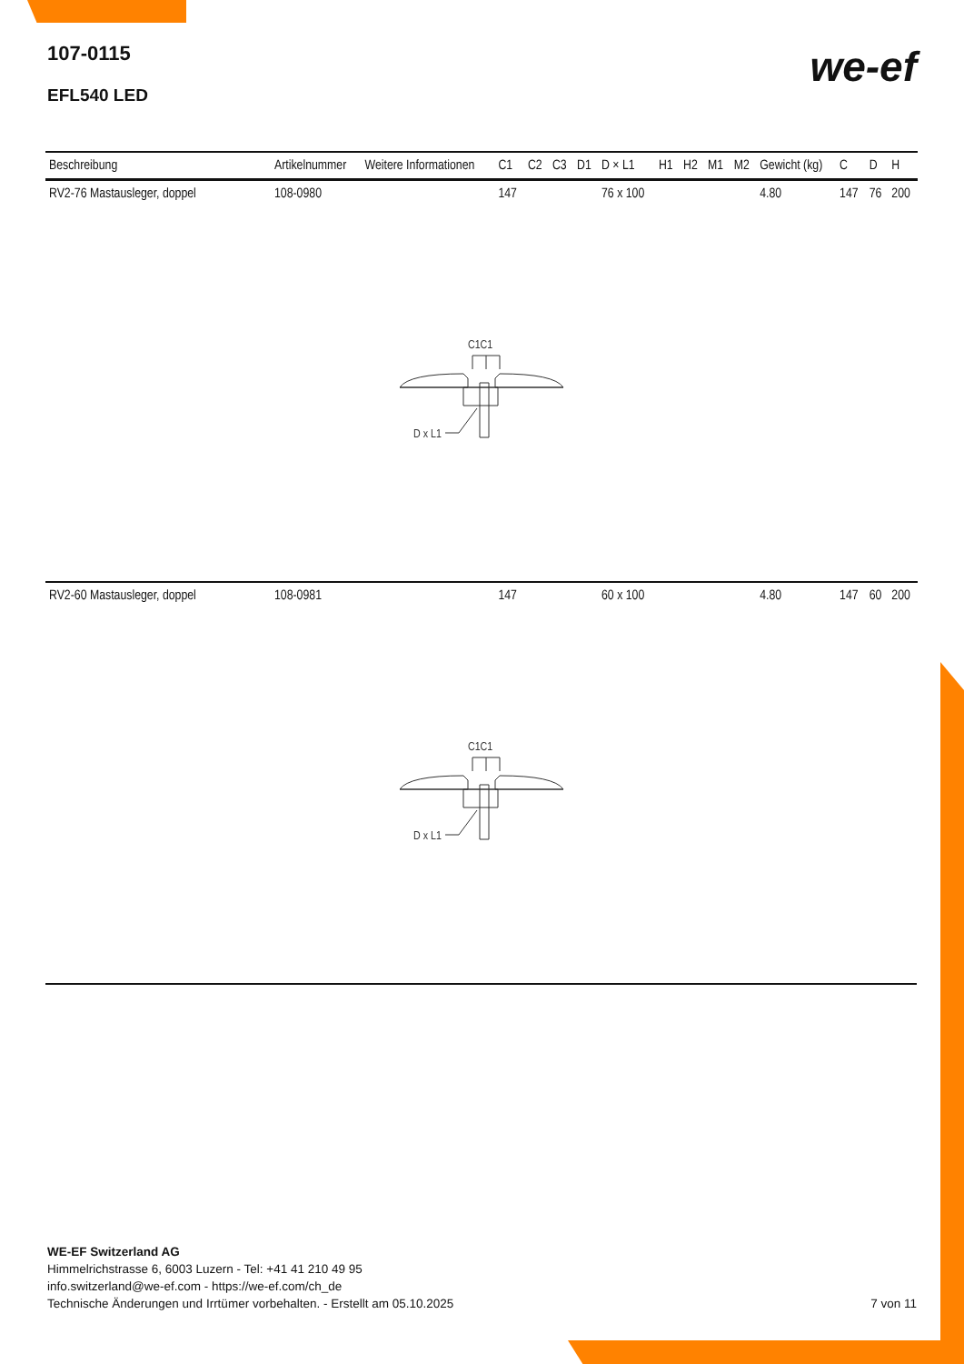107-0115
EFL540 LED
we-ef
| Beschreibung | Artikelnummer | Weitere Informationen | C1 | C2 | C3 | D1 | D × L1 | H1 | H2 | M1 | M2 | Gewicht (kg) | C | D | H |
| --- | --- | --- | --- | --- | --- | --- | --- | --- | --- | --- | --- | --- | --- | --- | --- |
| RV2-76 Mastausleger, doppel | 108-0980 | | 147 | | | | 76 x 100 | | | | | 4.80 | 147 | 76 | 200 |
| C1C1 D x L1 | | | | | | | | | | | | | | | |
| RV2-60 Mastausleger, doppel | 108-0981 | | 147 | | | | 60 x 100 | | | | | 4.80 | 147 | 60 | 200 |
| C1C1 D x L1 | | | | | | | | | | | | | | | |
WE-EF Switzerland AG
Himmelrichstrasse 6, 6003 Luzern - Tel: +41 41 210 49 95
info.switzerland@we-ef.com - https://we-ef.com/ch_de
Technische Änderungen und Irrtümer vorbehalten. - Erstellt am 05.10.2025 7 von 11